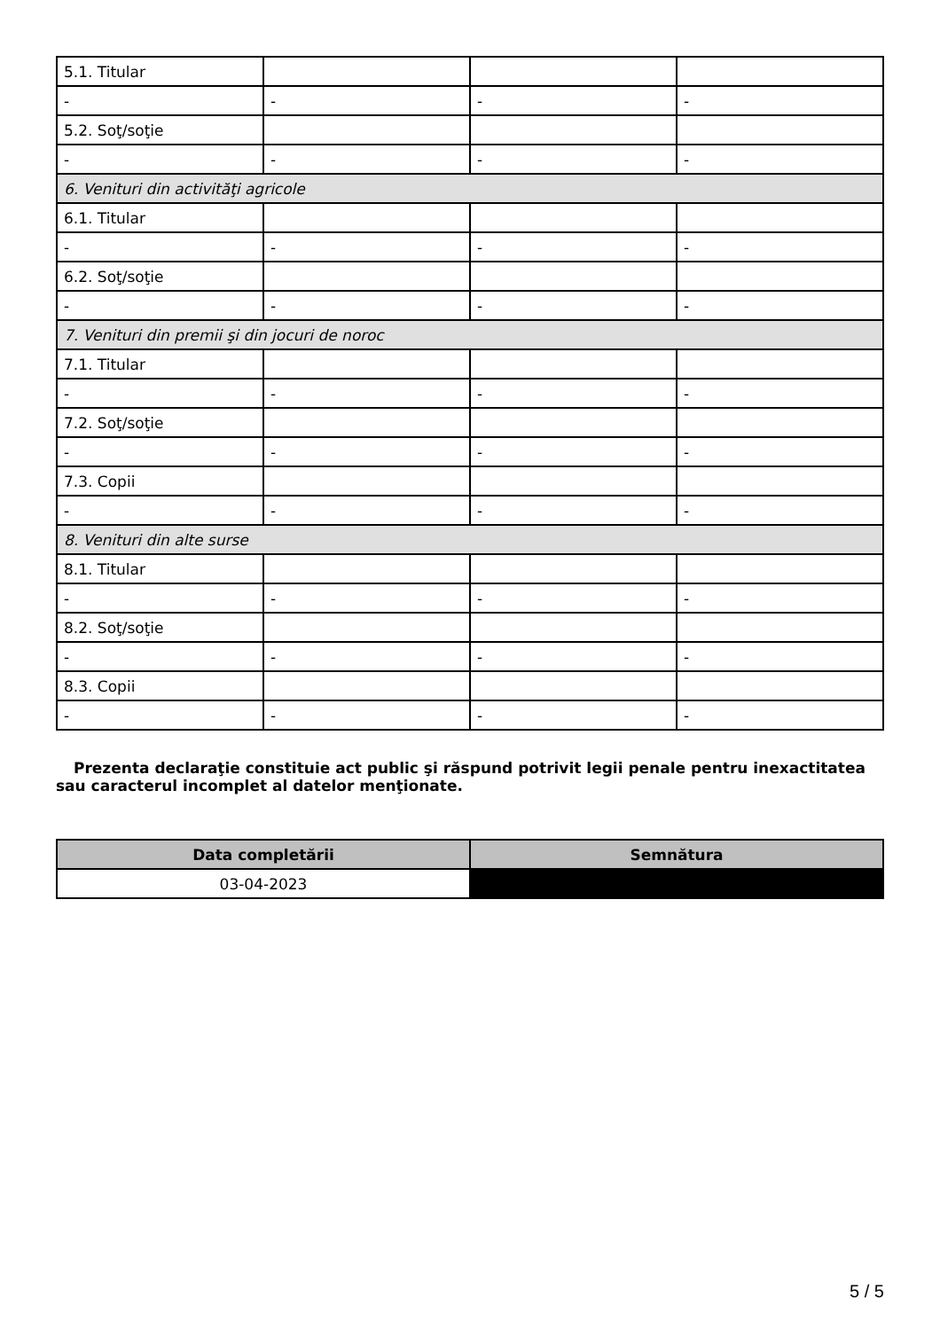| 5.1. Titular | | | |
| - | - | - | - |
| 5.2. Soţ/soţie | | | |
| - | - | - | - |
| 6. Venituri din activităţi agricole | | | |
| 6.1. Titular | | | |
| - | - | - | - |
| 6.2. Soţ/soţie | | | |
| - | - | - | - |
| 7. Venituri din premii şi din jocuri de noroc | | | |
| 7.1. Titular | | | |
| - | - | - | - |
| 7.2. Soţ/soţie | | | |
| - | - | - | - |
| 7.3. Copii | | | |
| - | - | - | - |
| 8. Venituri din alte surse | | | |
| 8.1. Titular | | | |
| - | - | - | - |
| 8.2. Soţ/soţie | | | |
| - | - | - | - |
| 8.3. Copii | | | |
| - | - | - | - |
Prezenta declaraţie constituie act public şi răspund potrivit legii penale pentru inexactitatea sau caracterul incomplet al datelor menţionate.
| Data completării | Semnătura |
| --- | --- |
| 03-04-2023 | |
5 / 5